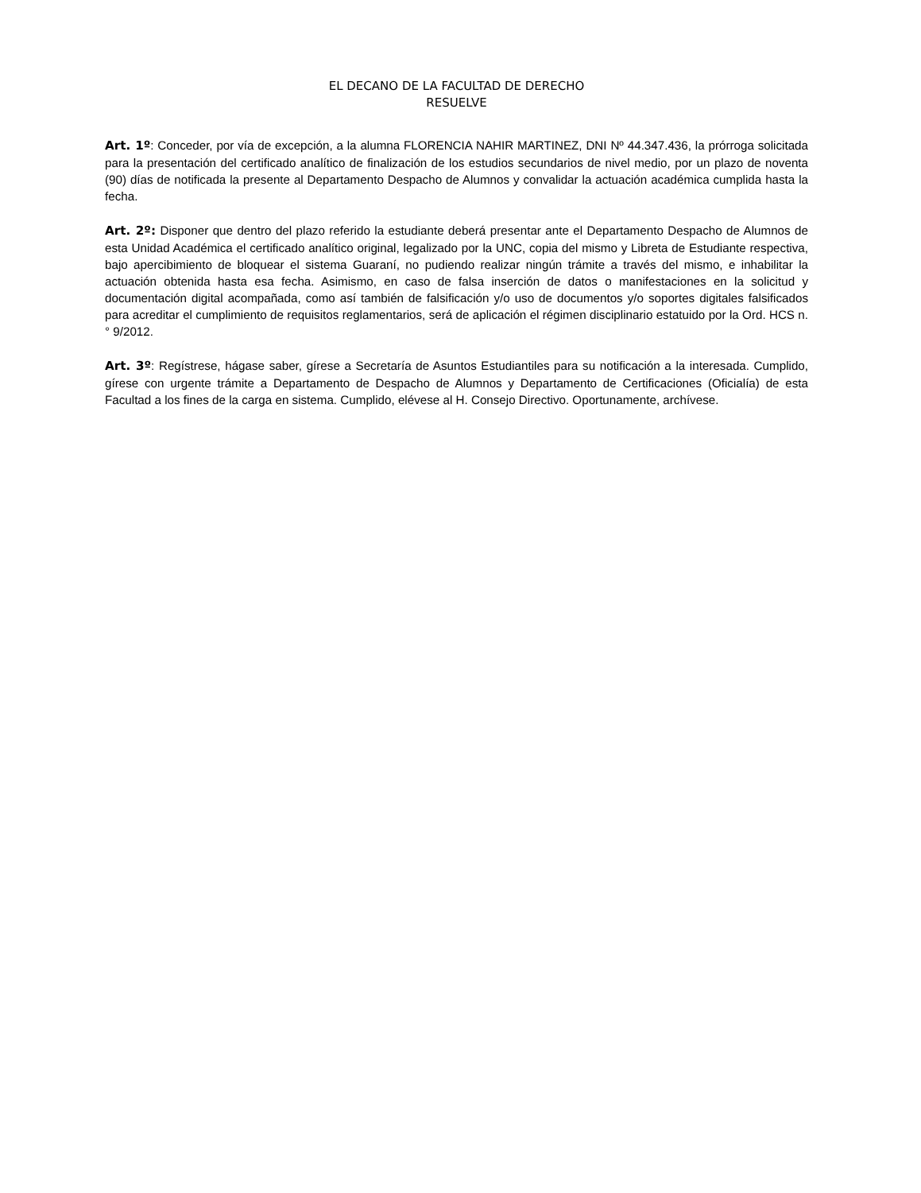EL DECANO DE LA FACULTAD DE DERECHO
RESUELVE
Art. 1º: Conceder, por vía de excepción, a la alumna FLORENCIA NAHIR MARTINEZ, DNI Nº 44.347.436, la prórroga solicitada para la presentación del certificado analítico de finalización de los estudios secundarios de nivel medio, por un plazo de noventa (90) días de notificada la presente al Departamento Despacho de Alumnos y convalidar la actuación académica cumplida hasta la fecha.
Art. 2º: Disponer que dentro del plazo referido la estudiante deberá presentar ante el Departamento Despacho de Alumnos de esta Unidad Académica el certificado analítico original, legalizado por la UNC, copia del mismo y Libreta de Estudiante respectiva, bajo apercibimiento de bloquear el sistema Guaraní, no pudiendo realizar ningún trámite a través del mismo, e inhabilitar la actuación obtenida hasta esa fecha. Asimismo, en caso de falsa inserción de datos o manifestaciones en la solicitud y documentación digital acompañada, como así también de falsificación y/o uso de documentos y/o soportes digitales falsificados para acreditar el cumplimiento de requisitos reglamentarios, será de aplicación el régimen disciplinario estatuido por la Ord. HCS n.° 9/2012.
Art. 3º: Regístrese, hágase saber, gírese a Secretaría de Asuntos Estudiantiles para su notificación a la interesada. Cumplido, gírese con urgente trámite a Departamento de Despacho de Alumnos y Departamento de Certificaciones (Oficialía) de esta Facultad a los fines de la carga en sistema. Cumplido, elévese al H. Consejo Directivo. Oportunamente, archívese.